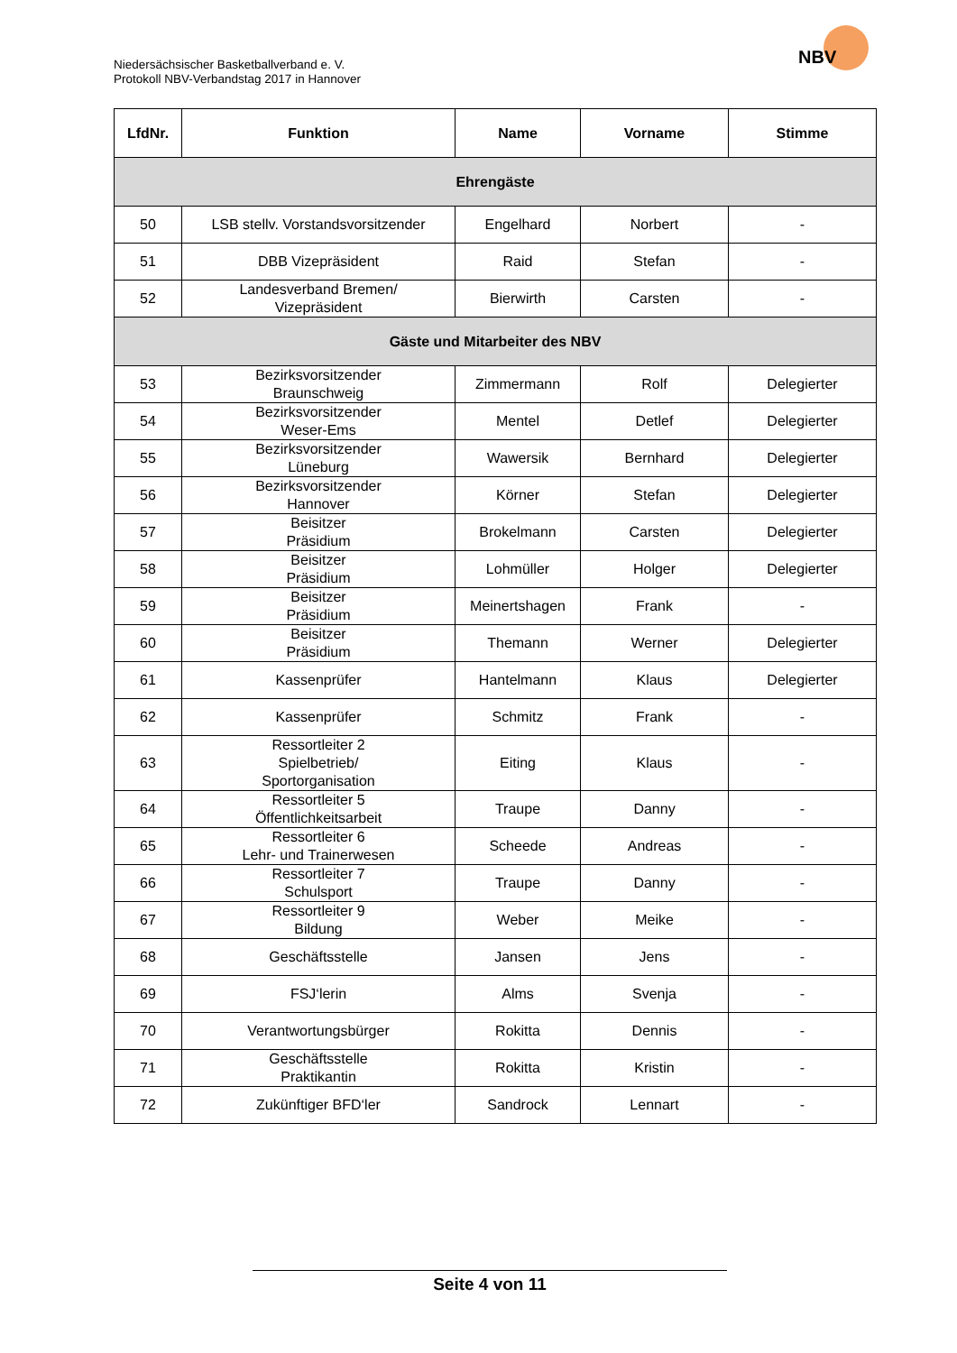Niedersächsischer Basketballverband e. V.
Protokoll NBV-Verbandstag 2017 in Hannover
NBV
| LfdNr. | Funktion | Name | Vorname | Stimme |
| --- | --- | --- | --- | --- |
| Ehrengäste | | | | |
| 50 | LSB stellv. Vorstandsvorsitzender | Engelhard | Norbert | - |
| 51 | DBB Vizepräsident | Raid | Stefan | - |
| 52 | Landesverband Bremen/ Vizepräsident | Bierwirth | Carsten | - |
| Gäste und Mitarbeiter des NBV | | | | |
| 53 | Bezirksvorsitzender Braunschweig | Zimmermann | Rolf | Delegierter |
| 54 | Bezirksvorsitzender Weser-Ems | Mentel | Detlef | Delegierter |
| 55 | Bezirksvorsitzender Lüneburg | Wawersik | Bernhard | Delegierter |
| 56 | Bezirksvorsitzender Hannover | Körner | Stefan | Delegierter |
| 57 | Beisitzer Präsidium | Brokelmann | Carsten | Delegierter |
| 58 | Beisitzer Präsidium | Lohmüller | Holger | Delegierter |
| 59 | Beisitzer Präsidium | Meinertshagen | Frank | - |
| 60 | Beisitzer Präsidium | Themann | Werner | Delegierter |
| 61 | Kassenprüfer | Hantelmann | Klaus | Delegierter |
| 62 | Kassenprüfer | Schmitz | Frank | - |
| 63 | Ressortleiter 2 Spielbetrieb/ Sportorganisation | Eiting | Klaus | - |
| 64 | Ressortleiter 5 Öffentlichkeitsarbeit | Traupe | Danny | - |
| 65 | Ressortleiter 6 Lehr- und Trainerwesen | Scheede | Andreas | - |
| 66 | Ressortleiter 7 Schulsport | Traupe | Danny | - |
| 67 | Ressortleiter 9 Bildung | Weber | Meike | - |
| 68 | Geschäftsstelle | Jansen | Jens | - |
| 69 | FSJ‘lerin | Alms | Svenja | - |
| 70 | Verantwortungsbürger | Rokitta | Dennis | - |
| 71 | Geschäftsstelle Praktikantin | Rokitta | Kristin | - |
| 72 | Zukünftiger BFD‘ler | Sandrock | Lennart | - |
Seite 4 von 11